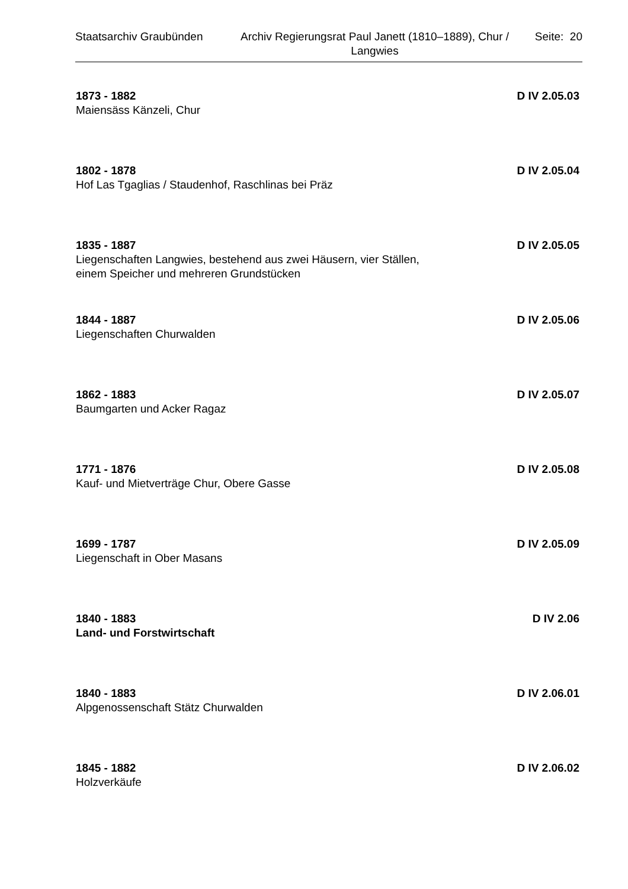Staatsarchiv Graubünden Archiv Regierungsrat Paul Janett (1810–1889), Chur / Langwies
Seite: 20
1873 - 1882 D IV 2.05.03
Maiensäss Känzeli, Chur
1802 - 1878 D IV 2.05.04
Hof Las Tgaglias / Staudenhof, Raschlinas bei Präz
1835 - 1887 D IV 2.05.05
Liegenschaften Langwies, bestehend aus zwei Häusern, vier Ställen,
einem Speicher und mehreren Grundstücken
1844 - 1887 D IV 2.05.06
Liegenschaften Churwalden
1862 - 1883 D IV 2.05.07
Baumgarten und Acker Ragaz
1771 - 1876 D IV 2.05.08
Kauf- und Mietverträge Chur, Obere Gasse
1699 - 1787 D IV 2.05.09
Liegenschaft in Ober Masans
1840 - 1883 D IV 2.06
Land- und Forstwirtschaft
1840 - 1883 D IV 2.06.01
Alpgenossenschaft Stätz Churwalden
1845 - 1882 D IV 2.06.02
Holzverkäufe